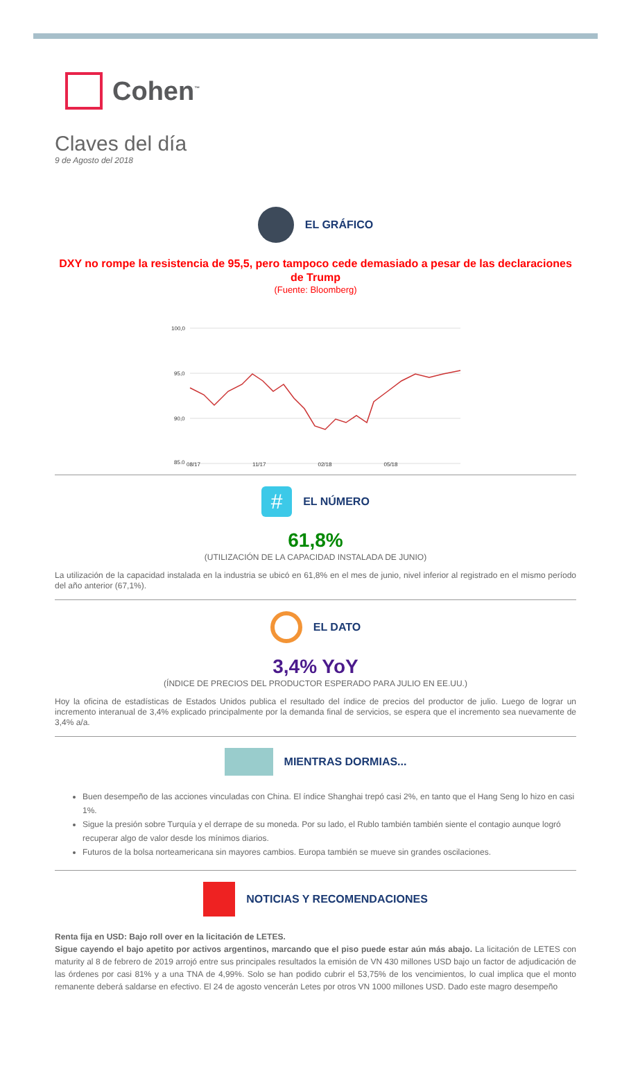Cohen<sup>™</sup>
Claves del día
9 de Agosto del 2018
EL GRÁFICO
DXY no rompe la resistencia de 95,5, pero tampoco cede demasiado a pesar de las declaraciones de Trump
(Fuente: Bloomberg)
100,0
95,0
90,0
85,0
08/17 11/17 02/18 05/18
#
EL NÚMERO
61,8%
(UTILIZACIÓN DE LA CAPACIDAD INSTALADA DE JUNIO)
La utilización de la capacidad instalada en la industria se ubicó en 61,8% en el mes de junio, nivel inferior al registrado en el mismo período del año anterior (67,1%).
EL DATO
3,4% YoY
(ÍNDICE DE PRECIOS DEL PRODUCTOR ESPERADO PARA JULIO EN EE.UU.)
Hoy la oficina de estadísticas de Estados Unidos publica el resultado del índice de precios del productor de julio. Luego de lograr un incremento interanual de 3,4% explicado principalmente por la demanda final de servicios, se espera que el incremento sea nuevamente de 3,4% a/a.
MIENTRAS DORMIAS...
Buen desempeño de las acciones vinculadas con China. El índice Shanghai trepó casi 2%, en tanto que el Hang Seng lo hizo en casi 1%.
Sigue la presión sobre Turquía y el derrape de su moneda. Por su lado, el Rublo también también siente el contagio aunque logró recuperar algo de valor desde los mínimos diarios.
Futuros de la bolsa norteamericana sin mayores cambios. Europa también se mueve sin grandes oscilaciones.
NOTICIAS Y RECOMENDACIONES
Renta fija en USD: Bajo roll over en la licitación de LETES.
Sigue cayendo el bajo apetito por activos argentinos, marcando que el piso puede estar aún más abajo. La licitación de LETES con maturity al 8 de febrero de 2019 arrojó entre sus principales resultados la emisión de VN 430 millones USD bajo un factor de adjudicación de las órdenes por casi 81% y a una TNA de 4,99%. Solo se han podido cubrir el 53,75% de los vencimientos, lo cual implica que el monto remanente deberá saldarse en efectivo. El 24 de agosto vencerán Letes por otros VN 1000 millones USD. Dado este magro desempeño